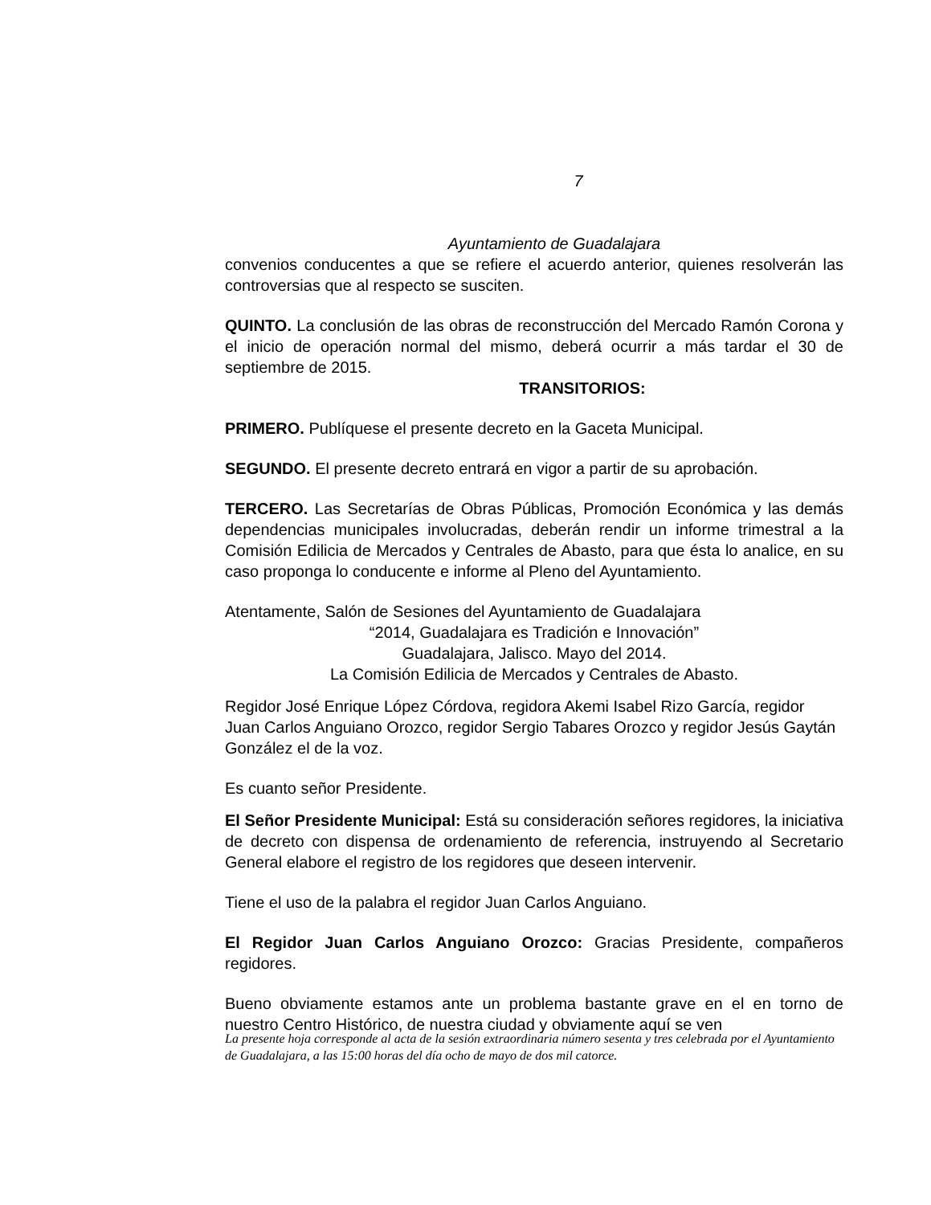7
Ayuntamiento de Guadalajara
convenios conducentes a que se refiere el acuerdo anterior, quienes resolverán las controversias que al respecto se susciten.
QUINTO. La conclusión de las obras de reconstrucción del Mercado Ramón Corona y el inicio de operación normal del mismo, deberá ocurrir a más tardar el 30 de septiembre de 2015.
TRANSITORIOS:
PRIMERO. Publíquese el presente decreto en la Gaceta Municipal.
SEGUNDO. El presente decreto entrará en vigor a partir de su aprobación.
TERCERO. Las Secretarías de Obras Públicas, Promoción Económica y las demás dependencias municipales involucradas, deberán rendir un informe trimestral a la Comisión Edilicia de Mercados y Centrales de Abasto, para que ésta lo analice, en su caso proponga lo conducente e informe al Pleno del Ayuntamiento.
Atentamente, Salón de Sesiones del Ayuntamiento de Guadalajara
“2014, Guadalajara es Tradición e Innovación”
Guadalajara, Jalisco. Mayo del 2014.
La Comisión Edilicia de Mercados y Centrales de Abasto.
Regidor José Enrique López Córdova, regidora Akemi Isabel Rizo García, regidor Juan Carlos Anguiano Orozco, regidor Sergio Tabares Orozco y regidor Jesús Gaytán González el de la voz.
Es cuanto señor Presidente.
El Señor Presidente Municipal: Está su consideración señores regidores, la iniciativa de decreto con dispensa de ordenamiento de referencia, instruyendo al Secretario General elabore el registro de los regidores que deseen intervenir.
Tiene el uso de la palabra el regidor Juan Carlos Anguiano.
El Regidor Juan Carlos Anguiano Orozco: Gracias Presidente, compañeros regidores.
Bueno obviamente estamos ante un problema bastante grave en el en torno de nuestro Centro Histórico, de nuestra ciudad y obviamente aquí se ven
La presente hoja corresponde al acta de la sesión extraordinaria número sesenta y tres celebrada por el Ayuntamiento de Guadalajara, a las 15:00 horas del día ocho de mayo de dos mil catorce.